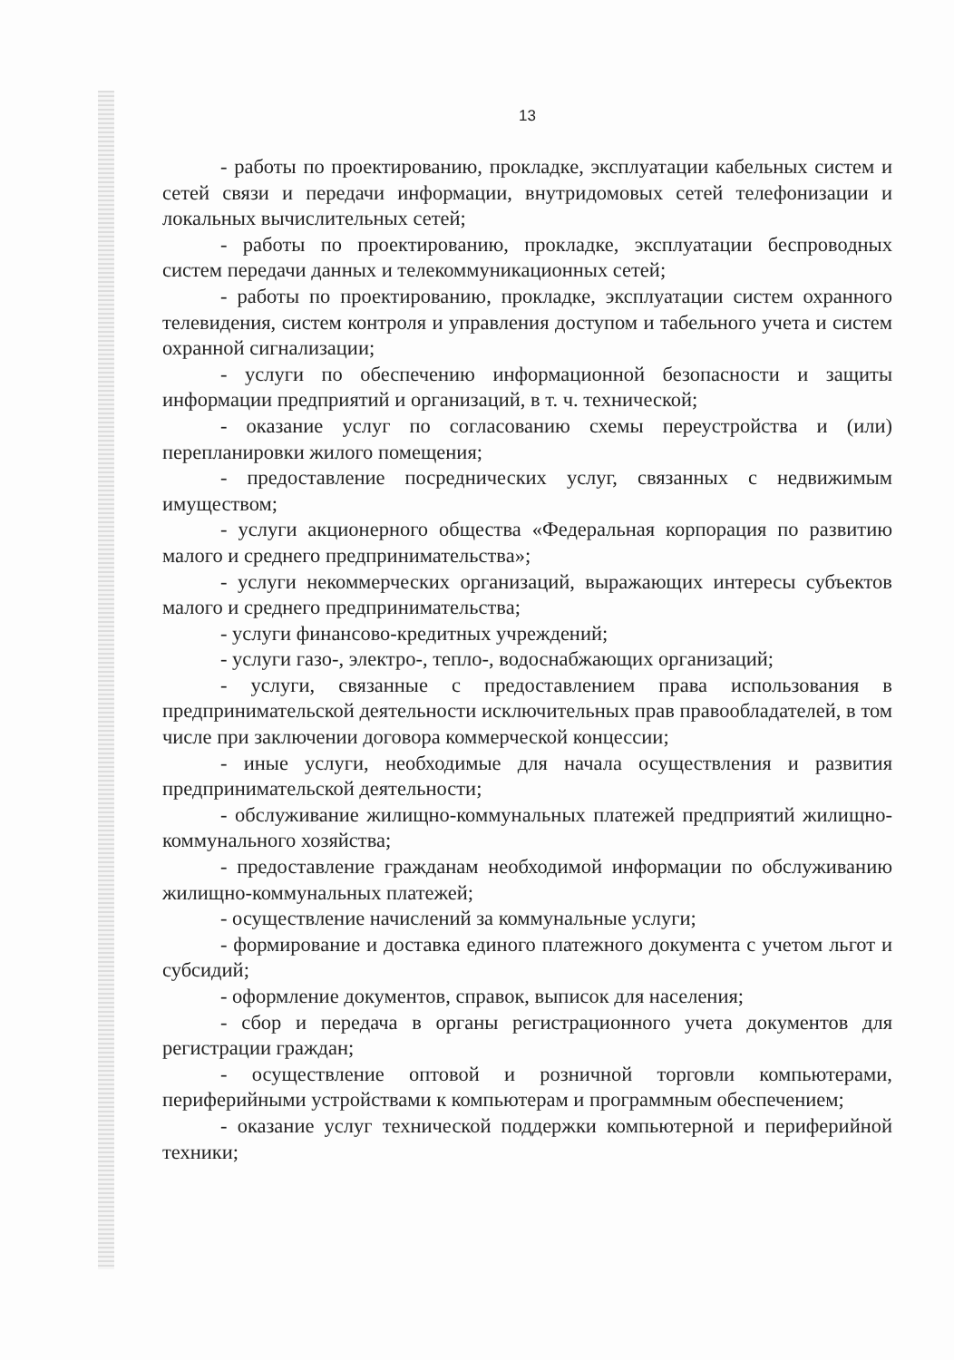13
- работы по проектированию, прокладке, эксплуатации кабельных систем и сетей связи и передачи информации, внутридомовых сетей телефонизации и локальных вычислительных сетей;
- работы по проектированию, прокладке, эксплуатации беспроводных систем передачи данных и телекоммуникационных сетей;
- работы по проектированию, прокладке, эксплуатации систем охранного телевидения, систем контроля и управления доступом и табельного учета и систем охранной сигнализации;
- услуги по обеспечению информационной безопасности и защиты информации предприятий и организаций, в т. ч. технической;
- оказание услуг по согласованию схемы переустройства и (или) перепланировки жилого помещения;
- предоставление посреднических услуг, связанных с недвижимым имуществом;
- услуги акционерного общества «Федеральная корпорация по развитию малого и среднего предпринимательства»;
- услуги некоммерческих организаций, выражающих интересы субъектов малого и среднего предпринимательства;
- услуги финансово-кредитных учреждений;
- услуги газо-, электро-, тепло-, водоснабжающих организаций;
- услуги, связанные с предоставлением права использования в предпринимательской деятельности исключительных прав правообладателей, в том числе при заключении договора коммерческой концессии;
- иные услуги, необходимые для начала осуществления и развития предпринимательской деятельности;
- обслуживание жилищно-коммунальных платежей предприятий жилищно-коммунального хозяйства;
- предоставление гражданам необходимой информации по обслуживанию жилищно-коммунальных платежей;
- осуществление начислений за коммунальные услуги;
- формирование и доставка единого платежного документа с учетом льгот и субсидий;
- оформление документов, справок, выписок для населения;
- сбор и передача в органы регистрационного учета документов для регистрации граждан;
- осуществление оптовой и розничной торговли компьютерами, периферийными устройствами к компьютерам и программным обеспечением;
- оказание услуг технической поддержки компьютерной и периферийной техники;